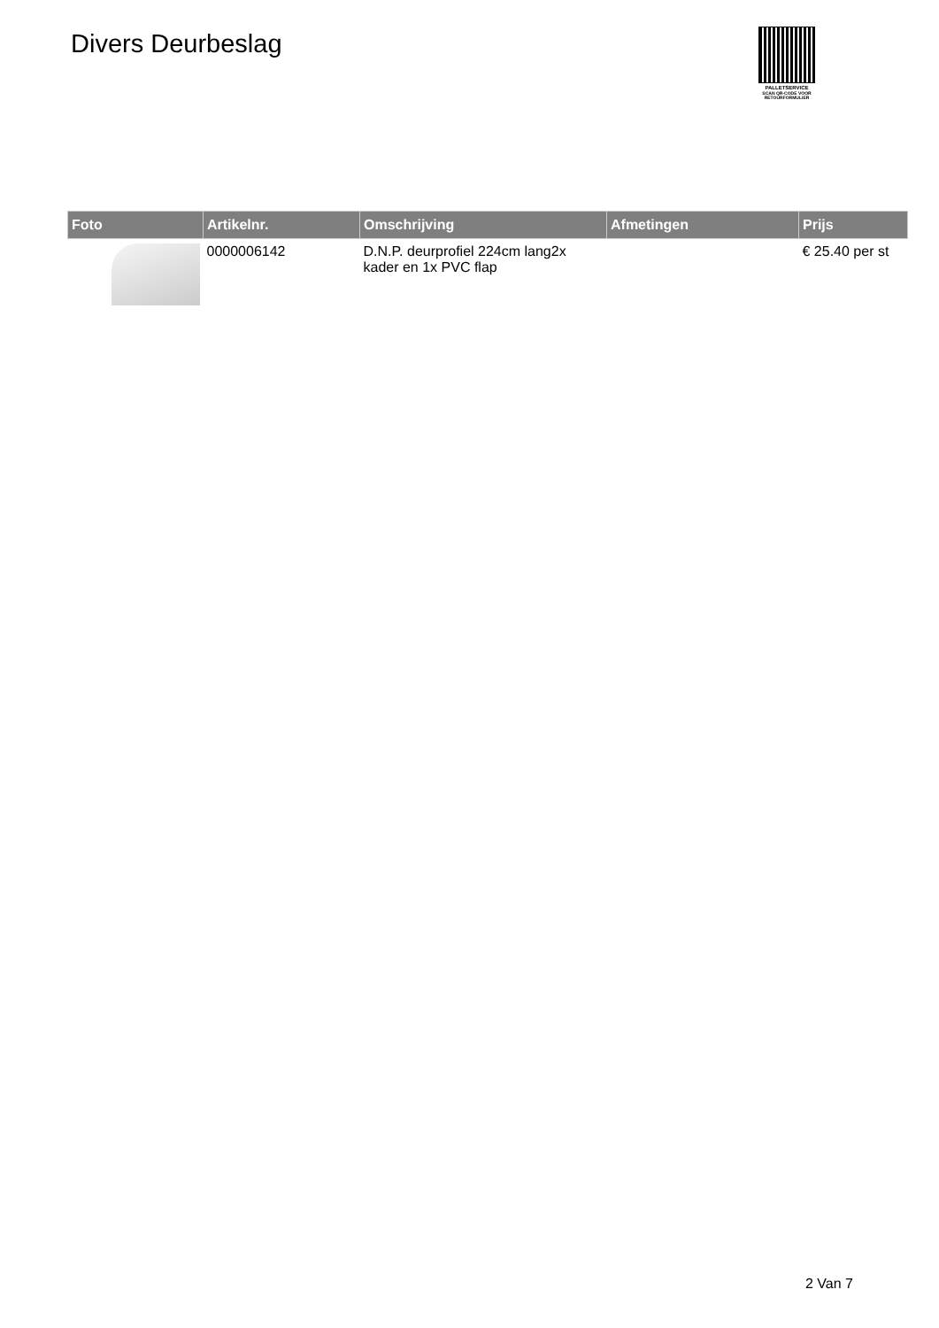Divers Deurbeslag
PALLETSERVICE
SCAN QR-CODE VOOR
RETOURFORMULIER
| Foto | Artikelnr. | Omschrijving | Afmetingen | Prijs |
| --- | --- | --- | --- | --- |
| | 0000006142 | D.N.P. deurprofiel 224cm lang2x kader en 1x PVC flap | | € 25.40 per st |
2 Van 7